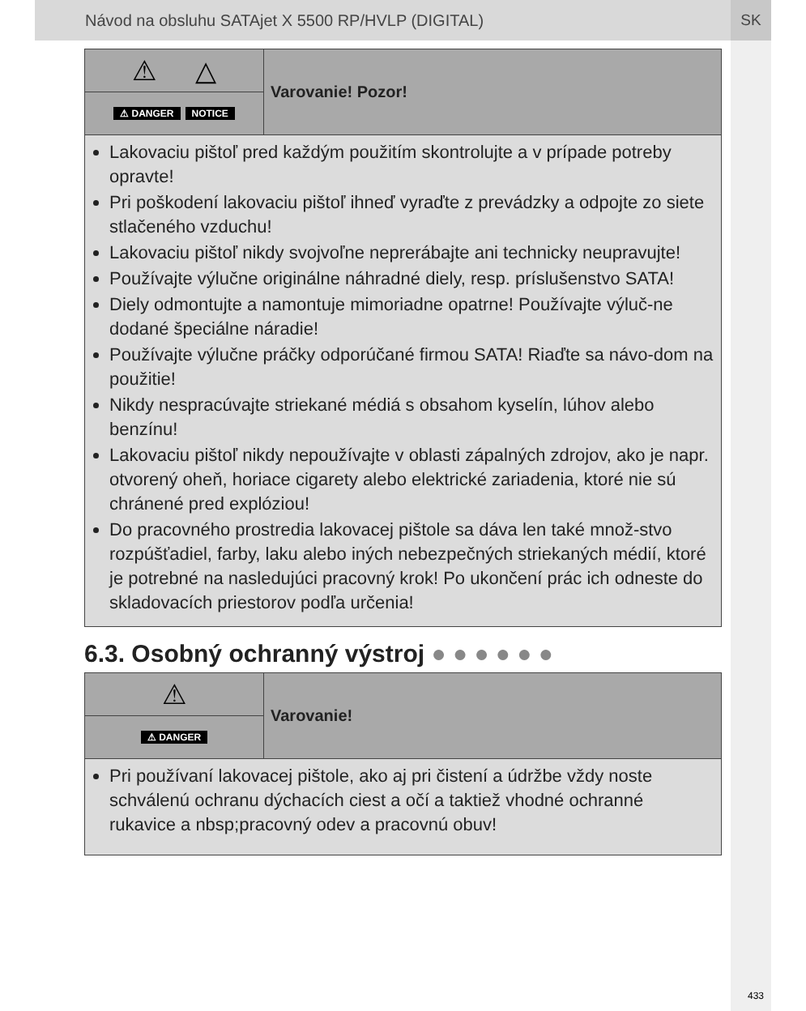Návod na obsluhu SATAjet X 5500 RP/HVLP (DIGITAL)
SK
⚠ △
⚠ DANGER NOTICE
Varovanie! Pozor!
Lakovaciu pištoľ pred každým použitím skontrolujte a v prípade potreby opravte!
Pri poškodení lakovaciu pištoľ ihneď vyraďte z prevádzky a odpojte zo siete stlačeného vzduchu!
Lakovaciu pištoľ nikdy svojvoľne neprerábajte ani technicky neupravujte!
Používajte výlučne originálne náhradné diely, resp. príslušenstvo SATA!
Diely odmontujte a namontuje mimoriadne opatrne! Používajte výluč-ne dodané špeciálne náradie!
Používajte výlučne práčky odporúčané firmou SATA! Riaďte sa návo-dom na použitie!
Nikdy nespracúvajte striekané médiá s obsahom kyselín, lúhov alebo benzínu!
Lakovaciu pištoľ nikdy nepoužívajte v oblasti zápalných zdrojov, ako je napr. otvorený oheň, horiace cigarety alebo elektrické zariadenia, ktoré nie sú chránené pred explóziou!
Do pracovného prostredia lakovacej pištole sa dáva len také množ-stvo rozpúšťadiel, farby, laku alebo iných nebezpečných striekaných médií, ktoré je potrebné na nasledujúci pracovný krok! Po ukončení prác ich odneste do skladovacích priestorov podľa určenia!
6.3. Osobný ochranný výstroj ● ● ● ● ● ●
⚠
⚠ DANGER
Varovanie!
Pri používaní lakovacej pištole, ako aj pri čistení a údržbe vždy noste schválenú ochranu dýchacích ciest a očí a taktiež vhodné ochranné rukavice a nbsp;pracovný odev a pracovnú obuv!
433